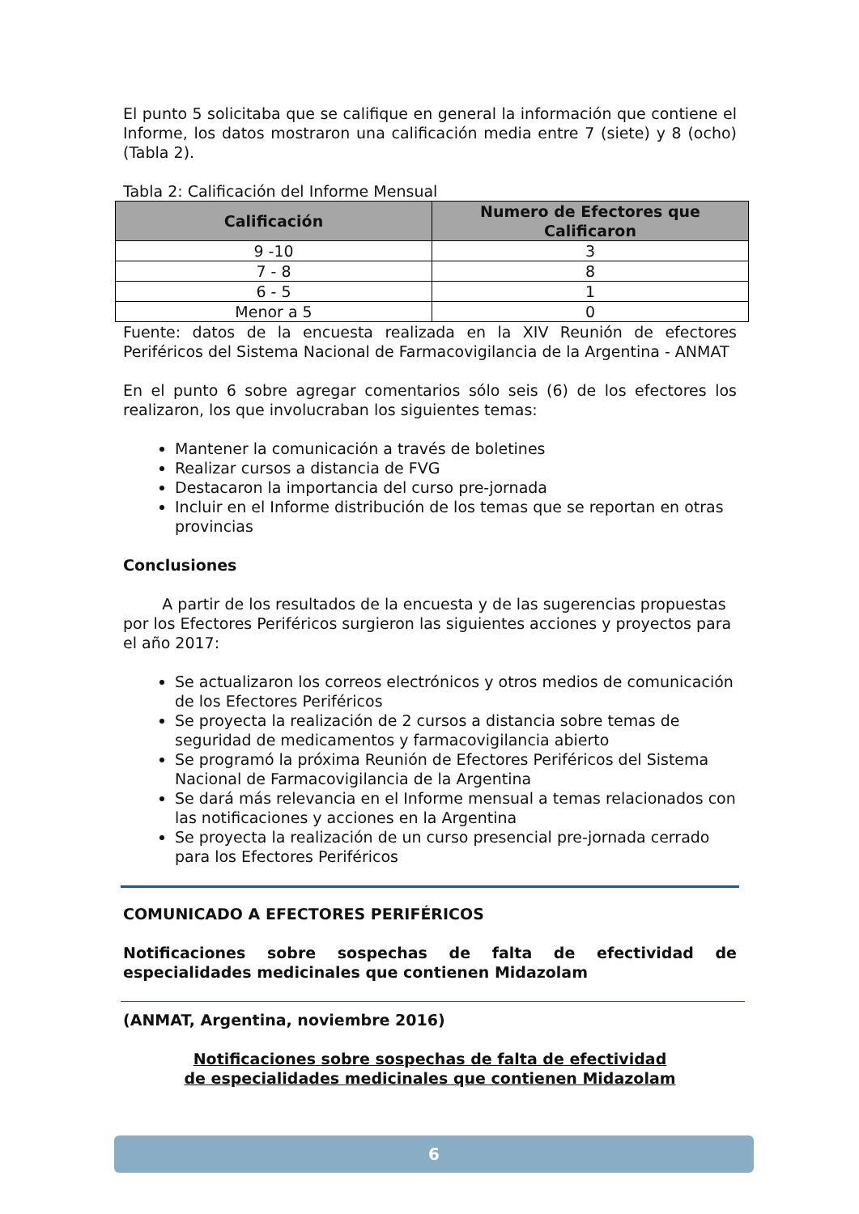El punto 5 solicitaba que se califique en general la información que contiene el Informe, los datos mostraron una calificación media entre 7 (siete) y 8 (ocho) (Tabla 2).
Tabla 2: Calificación del Informe Mensual
| Calificación | Numero de Efectores que Calificaron |
| --- | --- |
| 9 -10 | 3 |
| 7 - 8 | 8 |
| 6 - 5 | 1 |
| Menor a 5 | 0 |
Fuente: datos de la encuesta realizada en la XIV Reunión de efectores Periféricos del Sistema Nacional de Farmacovigilancia de la Argentina - ANMAT
En el punto 6 sobre agregar comentarios sólo seis (6) de los efectores los realizaron, los que involucraban los siguientes temas:
Mantener la comunicación a través de boletines
Realizar cursos a distancia de FVG
Destacaron la importancia del curso pre-jornada
Incluir en el Informe distribución de los temas que se reportan en otras provincias
Conclusiones
A partir de los resultados de la encuesta y de las sugerencias propuestas por los Efectores Periféricos surgieron las siguientes acciones y proyectos para el año 2017:
Se actualizaron los correos electrónicos y otros medios de comunicación de los Efectores Periféricos
Se proyecta la realización de 2 cursos a distancia sobre temas de seguridad de medicamentos y farmacovigilancia abierto
Se programó la próxima Reunión de Efectores Periféricos del Sistema Nacional de Farmacovigilancia de la Argentina
Se dará más relevancia en el Informe mensual a temas relacionados con las notificaciones y acciones en la Argentina
Se proyecta la realización de un curso presencial pre-jornada cerrado para los Efectores Periféricos
COMUNICADO A EFECTORES PERIFÉRICOS
Notificaciones sobre sospechas de falta de efectividad de especialidades medicinales que contienen Midazolam
(ANMAT, Argentina, noviembre 2016)
Notificaciones sobre sospechas de falta de efectividad
de especialidades medicinales que contienen Midazolam
6